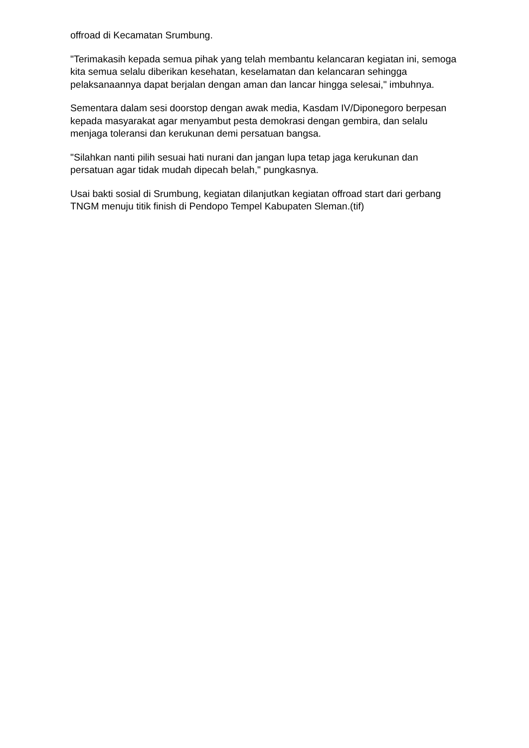offroad di Kecamatan Srumbung.
"Terimakasih kepada semua pihak yang telah membantu kelancaran kegiatan ini, semoga kita semua selalu diberikan kesehatan, keselamatan dan kelancaran sehingga pelaksanaannya dapat berjalan dengan aman dan lancar hingga selesai," imbuhnya.
Sementara dalam sesi doorstop dengan awak media, Kasdam IV/Diponegoro berpesan kepada masyarakat agar menyambut pesta demokrasi dengan gembira, dan selalu menjaga toleransi dan kerukunan demi persatuan bangsa.
"Silahkan nanti pilih sesuai hati nurani dan jangan lupa tetap jaga kerukunan dan persatuan agar tidak mudah dipecah belah," pungkasnya.
Usai bakti sosial di Srumbung, kegiatan dilanjutkan kegiatan offroad start dari gerbang TNGM menuju titik finish di Pendopo Tempel Kabupaten Sleman.(tif)